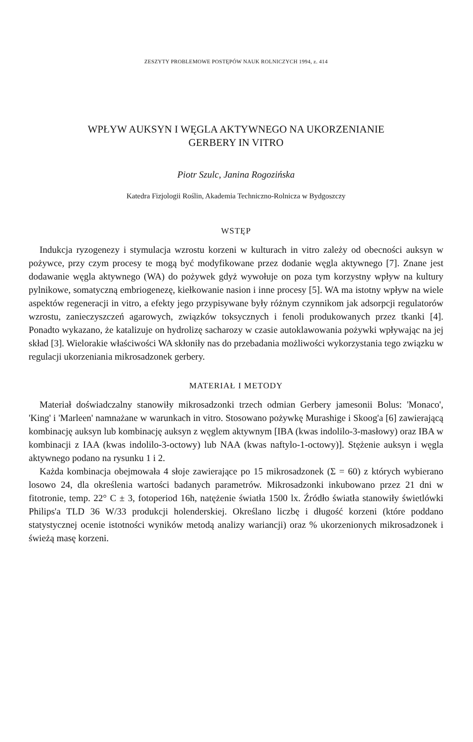ZESZYTY PROBLEMOWE POSTĘPÓW NAUK ROLNICZYCH 1994, z. 414
WPŁYW AUKSYN I WĘGLA AKTYWNEGO NA UKORZENIANIE
GERBERY IN VITRO
Piotr Szulc, Janina Rogozińska
Katedra Fizjologii Roślin, Akademia Techniczno-Rolnicza w Bydgoszczy
WSTĘP
Indukcja ryzogenezy i stymulacja wzrostu korzeni w kulturach in vitro zależy od obecności auksyn w pożywce, przy czym procesy te mogą być modyfikowane przez dodanie węgla aktywnego [7]. Znane jest dodawanie węgla aktywnego (WA) do pożywek gdyż wywołuje on poza tym korzystny wpływ na kultury pylnikowe, somatyczną embriogenezę, kiełkowanie nasion i inne procesy [5]. WA ma istotny wpływ na wiele aspektów regeneracji in vitro, a efekty jego przypisywane były różnym czynnikom jak adsorpcji regulatorów wzrostu, zanieczyszczeń agarowych, związków toksycznych i fenoli produkowanych przez tkanki [4]. Ponadto wykazano, że katalizuje on hydrolizę sacharozy w czasie autoklawowania pożywki wpływając na jej skład [3]. Wielorakie właściwości WA skłoniły nas do przebadania możliwości wykorzystania tego związku w regulacji ukorzeniania mikrosadzonek gerbery.
MATERIAŁ I METODY
Materiał doświadczalny stanowiły mikrosadzonki trzech odmian Gerbery jamesonii Bolus: 'Monaco', 'King' i 'Marleen' namnażane w warunkach in vitro. Stosowano pożywkę Murashige i Skoog'a [6] zawierającą kombinację auksyn lub kombinację auksyn z węglem aktywnym [IBA (kwas indolilo-3-masłowy) oraz IBA w kombinacji z IAA (kwas indolilo-3-octowy) lub NAA (kwas naftylo-1-octowy)]. Stężenie auksyn i węgla aktywnego podano na rysunku 1 i 2.
Każda kombinacja obejmowała 4 słoje zawierające po 15 mikrosadzonek (Σ = 60) z których wybierano losowo 24, dla określenia wartości badanych parametrów. Mikrosadzonki inkubowano przez 21 dni w fitotronie, temp. 22° C ± 3, fotoperiod 16h, natężenie światła 1500 lx. Źródło światła stanowiły świetlówki Philips'a TLD 36 W/33 produkcji holenderskiej. Określano liczbę i długość korzeni (które poddano statystycznej ocenie istotności wyników metodą analizy wariancji) oraz % ukorzenionych mikrosadzonek i świeżą masę korzeni.